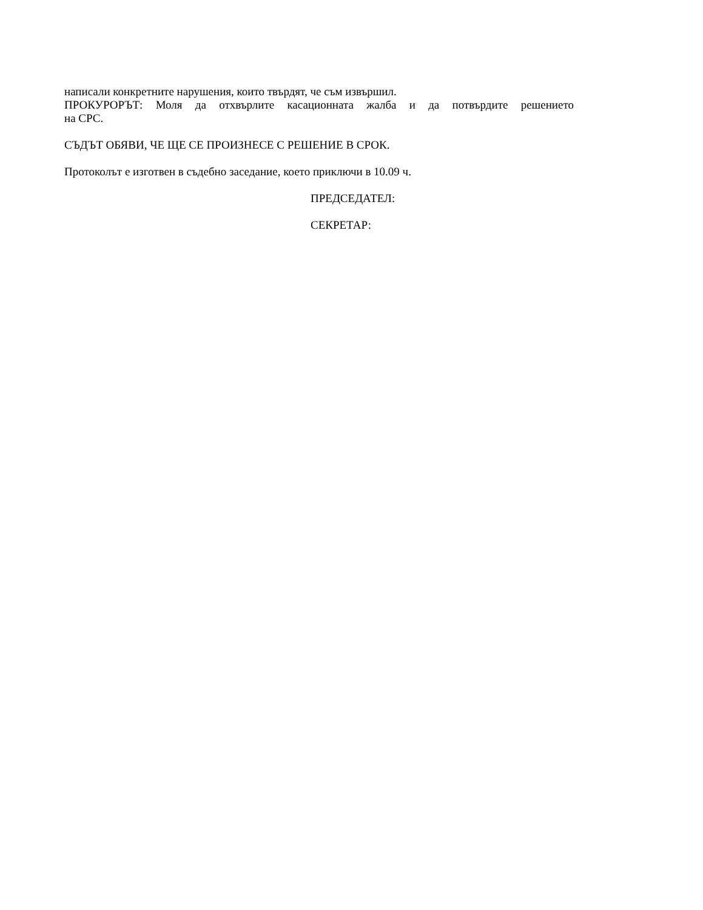написали конкретните нарушения, които твърдят, че съм извършил.
ПРОКУРОРЪТ: Моля да отхвърлите касационната жалба и да потвърдите решението
на СРС.
СЪДЪТ ОБЯВИ, ЧЕ ЩЕ СЕ ПРОИЗНЕСЕ С РЕШЕНИЕ В СРОК.
Протоколът е изготвен в съдебно заседание, което приключи в 10.09 ч.
ПРЕДСЕДАТЕЛ:
СЕКРЕТАР: